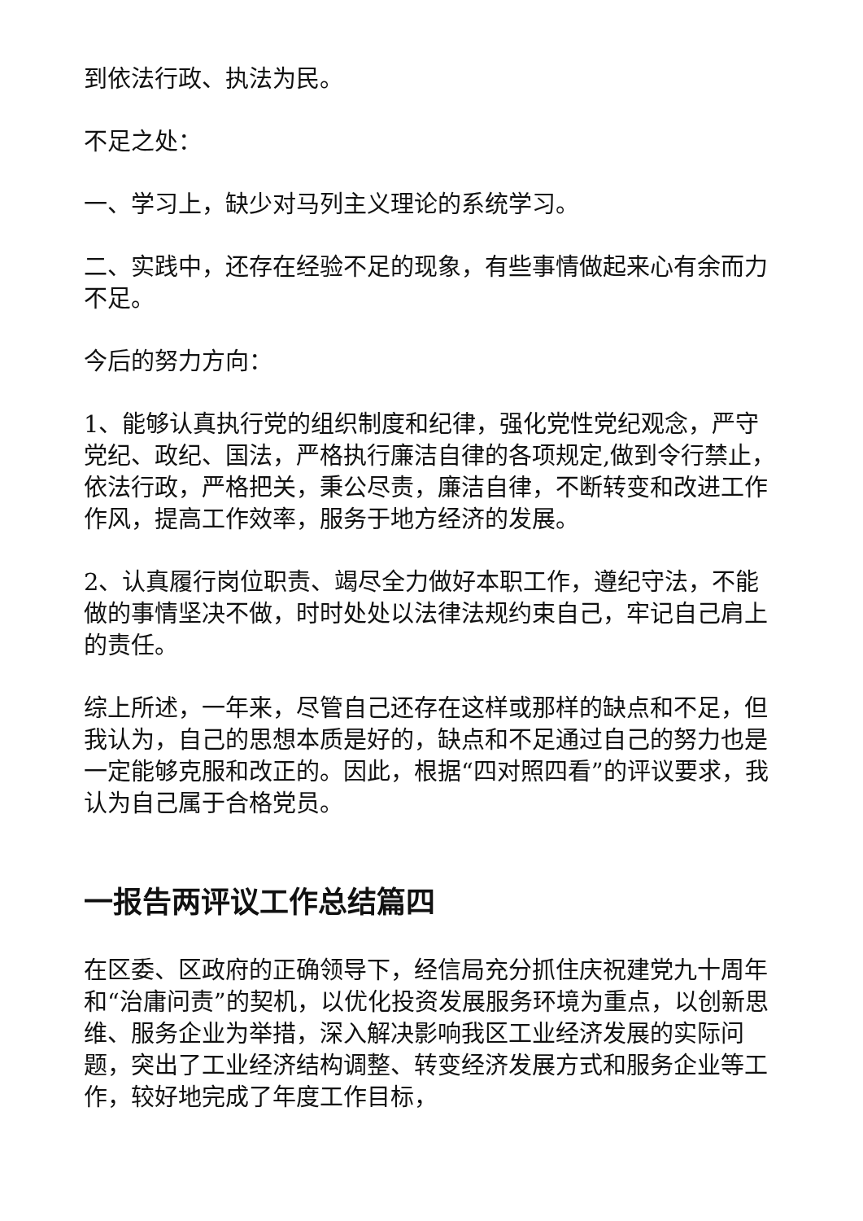到依法行政、执法为民。
不足之处：
一、学习上，缺少对马列主义理论的系统学习。
二、实践中，还存在经验不足的现象，有些事情做起来心有余而力不足。
今后的努力方向：
1、能够认真执行党的组织制度和纪律，强化党性党纪观念，严守党纪、政纪、国法，严格执行廉洁自律的各项规定,做到令行禁止，依法行政，严格把关，秉公尽责，廉洁自律，不断转变和改进工作作风，提高工作效率，服务于地方经济的发展。
2、认真履行岗位职责、竭尽全力做好本职工作，遵纪守法，不能做的事情坚决不做，时时处处以法律法规约束自己，牢记自己肩上的责任。
综上所述，一年来，尽管自己还存在这样或那样的缺点和不足，但我认为，自己的思想本质是好的，缺点和不足通过自己的努力也是一定能够克服和改正的。因此，根据“四对照四看”的评议要求，我认为自己属于合格党员。
一报告两评议工作总结篇四
在区委、区政府的正确领导下，经信局充分抓住庆祝建党九十周年和“治庸问责”的契机，以优化投资发展服务环境为重点，以创新思维、服务企业为举措，深入解决影响我区工业经济发展的实际问题，突出了工业经济结构调整、转变经济发展方式和服务企业等工作，较好地完成了年度工作目标，